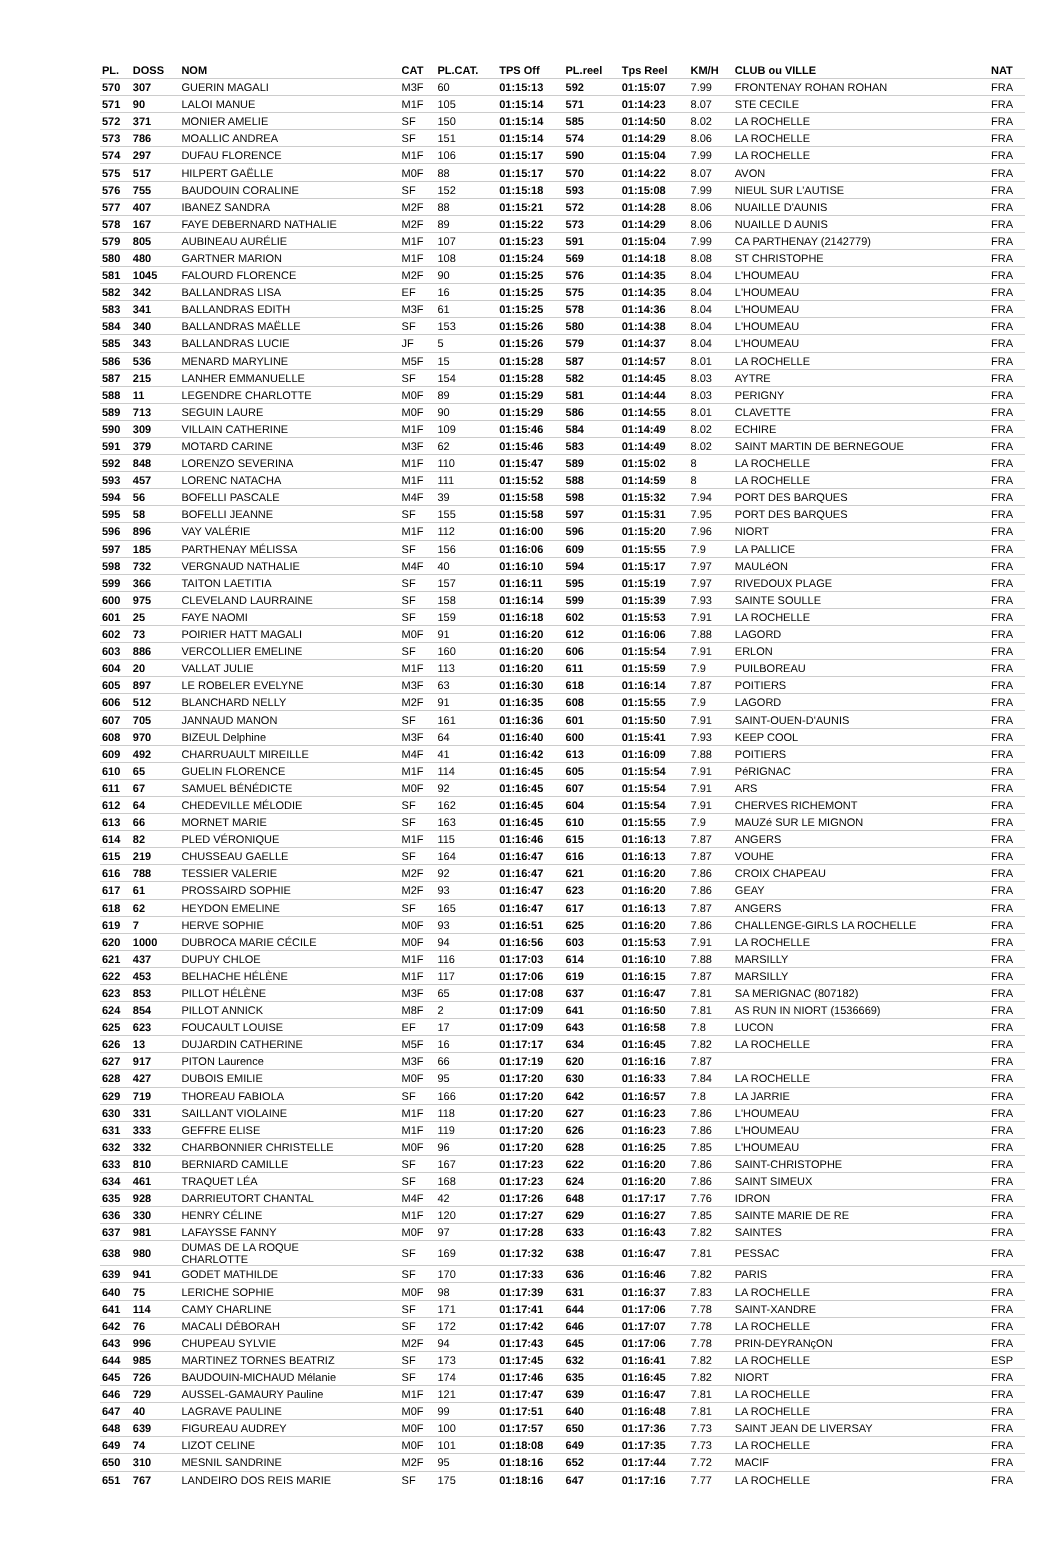| PL. | DOSS | NOM | CAT | PL.CAT. | TPS Off | PL.reel | Tps Reel | KM/H | CLUB ou VILLE | NAT |
| --- | --- | --- | --- | --- | --- | --- | --- | --- | --- | --- |
| 570 | 307 | GUERIN MAGALI | M3F | 60 | 01:15:13 | 592 | 01:15:07 | 7.99 | FRONTENAY ROHAN ROHAN | FRA |
| 571 | 90 | LALOI MANUE | M1F | 105 | 01:15:14 | 571 | 01:14:23 | 8.07 | STE CECILE | FRA |
| 572 | 371 | MONIER AMELIE | SF | 150 | 01:15:14 | 585 | 01:14:50 | 8.02 | LA ROCHELLE | FRA |
| 573 | 786 | MOALLIC ANDREA | SF | 151 | 01:15:14 | 574 | 01:14:29 | 8.06 | LA ROCHELLE | FRA |
| 574 | 297 | DUFAU FLORENCE | M1F | 106 | 01:15:17 | 590 | 01:15:04 | 7.99 | LA ROCHELLE | FRA |
| 575 | 517 | HILPERT GAËLLE | M0F | 88 | 01:15:17 | 570 | 01:14:22 | 8.07 | AVON | FRA |
| 576 | 755 | BAUDOUIN CORALINE | SF | 152 | 01:15:18 | 593 | 01:15:08 | 7.99 | NIEUL SUR L'AUTISE | FRA |
| 577 | 407 | IBANEZ SANDRA | M2F | 88 | 01:15:21 | 572 | 01:14:28 | 8.06 | NUAILLE D'AUNIS | FRA |
| 578 | 167 | FAYE DEBERNARD NATHALIE | M2F | 89 | 01:15:22 | 573 | 01:14:29 | 8.06 | NUAILLE D AUNIS | FRA |
| 579 | 805 | AUBINEAU AURÉLIE | M1F | 107 | 01:15:23 | 591 | 01:15:04 | 7.99 | CA PARTHENAY (2142779) | FRA |
| 580 | 480 | GARTNER MARION | M1F | 108 | 01:15:24 | 569 | 01:14:18 | 8.08 | ST CHRISTOPHE | FRA |
| 581 | 1045 | FALOURD FLORENCE | M2F | 90 | 01:15:25 | 576 | 01:14:35 | 8.04 | L'HOUMEAU | FRA |
| 582 | 342 | BALLANDRAS LISA | EF | 16 | 01:15:25 | 575 | 01:14:35 | 8.04 | L'HOUMEAU | FRA |
| 583 | 341 | BALLANDRAS EDITH | M3F | 61 | 01:15:25 | 578 | 01:14:36 | 8.04 | L'HOUMEAU | FRA |
| 584 | 340 | BALLANDRAS MAËLLE | SF | 153 | 01:15:26 | 580 | 01:14:38 | 8.04 | L'HOUMEAU | FRA |
| 585 | 343 | BALLANDRAS LUCIE | JF | 5 | 01:15:26 | 579 | 01:14:37 | 8.04 | L'HOUMEAU | FRA |
| 586 | 536 | MENARD MARYLINE | M5F | 15 | 01:15:28 | 587 | 01:14:57 | 8.01 | LA ROCHELLE | FRA |
| 587 | 215 | LANHER EMMANUELLE | SF | 154 | 01:15:28 | 582 | 01:14:45 | 8.03 | AYTRE | FRA |
| 588 | 11 | LEGENDRE CHARLOTTE | M0F | 89 | 01:15:29 | 581 | 01:14:44 | 8.03 | PERIGNY | FRA |
| 589 | 713 | SEGUIN LAURE | M0F | 90 | 01:15:29 | 586 | 01:14:55 | 8.01 | CLAVETTE | FRA |
| 590 | 309 | VILLAIN CATHERINE | M1F | 109 | 01:15:46 | 584 | 01:14:49 | 8.02 | ECHIRE | FRA |
| 591 | 379 | MOTARD CARINE | M3F | 62 | 01:15:46 | 583 | 01:14:49 | 8.02 | SAINT MARTIN DE BERNEGOUE | FRA |
| 592 | 848 | LORENZO SEVERINA | M1F | 110 | 01:15:47 | 589 | 01:15:02 | 8 | LA ROCHELLE | FRA |
| 593 | 457 | LORENC NATACHA | M1F | 111 | 01:15:52 | 588 | 01:14:59 | 8 | LA ROCHELLE | FRA |
| 594 | 56 | BOFELLI PASCALE | M4F | 39 | 01:15:58 | 598 | 01:15:32 | 7.94 | PORT DES BARQUES | FRA |
| 595 | 58 | BOFELLI JEANNE | SF | 155 | 01:15:58 | 597 | 01:15:31 | 7.95 | PORT DES BARQUES | FRA |
| 596 | 896 | VAY VALÉRIE | M1F | 112 | 01:16:00 | 596 | 01:15:20 | 7.96 | NIORT | FRA |
| 597 | 185 | PARTHENAY MÉLISSA | SF | 156 | 01:16:06 | 609 | 01:15:55 | 7.9 | LA PALLICE | FRA |
| 598 | 732 | VERGNAUD NATHALIE | M4F | 40 | 01:16:10 | 594 | 01:15:17 | 7.97 | MAULéON | FRA |
| 599 | 366 | TAITON LAETITIA | SF | 157 | 01:16:11 | 595 | 01:15:19 | 7.97 | RIVEDOUX PLAGE | FRA |
| 600 | 975 | CLEVELAND LAURRAINE | SF | 158 | 01:16:14 | 599 | 01:15:39 | 7.93 | SAINTE SOULLE | FRA |
| 601 | 25 | FAYE NAOMI | SF | 159 | 01:16:18 | 602 | 01:15:53 | 7.91 | LA ROCHELLE | FRA |
| 602 | 73 | POIRIER HATT MAGALI | M0F | 91 | 01:16:20 | 612 | 01:16:06 | 7.88 | LAGORD | FRA |
| 603 | 886 | VERCOLLIER EMELINE | SF | 160 | 01:16:20 | 606 | 01:15:54 | 7.91 | ERLON | FRA |
| 604 | 20 | VALLAT JULIE | M1F | 113 | 01:16:20 | 611 | 01:15:59 | 7.9 | PUILBOREAU | FRA |
| 605 | 897 | LE ROBELER EVELYNE | M3F | 63 | 01:16:30 | 618 | 01:16:14 | 7.87 | POITIERS | FRA |
| 606 | 512 | BLANCHARD NELLY | M2F | 91 | 01:16:35 | 608 | 01:15:55 | 7.9 | LAGORD | FRA |
| 607 | 705 | JANNAUD MANON | SF | 161 | 01:16:36 | 601 | 01:15:50 | 7.91 | SAINT-OUEN-D'AUNIS | FRA |
| 608 | 970 | BIZEUL Delphine | M3F | 64 | 01:16:40 | 600 | 01:15:41 | 7.93 | KEEP COOL | FRA |
| 609 | 492 | CHARRUAULT MIREILLE | M4F | 41 | 01:16:42 | 613 | 01:16:09 | 7.88 | POITIERS | FRA |
| 610 | 65 | GUELIN FLORENCE | M1F | 114 | 01:16:45 | 605 | 01:15:54 | 7.91 | PéRIGNAC | FRA |
| 611 | 67 | SAMUEL BÉNÉDICTE | M0F | 92 | 01:16:45 | 607 | 01:15:54 | 7.91 | ARS | FRA |
| 612 | 64 | CHEDEVILLE MÉLODIE | SF | 162 | 01:16:45 | 604 | 01:15:54 | 7.91 | CHERVES RICHEMONT | FRA |
| 613 | 66 | MORNET MARIE | SF | 163 | 01:16:45 | 610 | 01:15:55 | 7.9 | MAUZé SUR LE MIGNON | FRA |
| 614 | 82 | PLED VÉRONIQUE | M1F | 115 | 01:16:46 | 615 | 01:16:13 | 7.87 | ANGERS | FRA |
| 615 | 219 | CHUSSEAU GAELLE | SF | 164 | 01:16:47 | 616 | 01:16:13 | 7.87 | VOUHE | FRA |
| 616 | 788 | TESSIER VALERIE | M2F | 92 | 01:16:47 | 621 | 01:16:20 | 7.86 | CROIX CHAPEAU | FRA |
| 617 | 61 | PROSSAIRD SOPHIE | M2F | 93 | 01:16:47 | 623 | 01:16:20 | 7.86 | GEAY | FRA |
| 618 | 62 | HEYDON EMELINE | SF | 165 | 01:16:47 | 617 | 01:16:13 | 7.87 | ANGERS | FRA |
| 619 | 7 | HERVE SOPHIE | M0F | 93 | 01:16:51 | 625 | 01:16:20 | 7.86 | CHALLENGE-GIRLS LA ROCHELLE | FRA |
| 620 | 1000 | DUBROCA MARIE CÉCILE | M0F | 94 | 01:16:56 | 603 | 01:15:53 | 7.91 | LA ROCHELLE | FRA |
| 621 | 437 | DUPUY CHLOE | M1F | 116 | 01:17:03 | 614 | 01:16:10 | 7.88 | MARSILLY | FRA |
| 622 | 453 | BELHACHE HÉLÈNE | M1F | 117 | 01:17:06 | 619 | 01:16:15 | 7.87 | MARSILLY | FRA |
| 623 | 853 | PILLOT HÉLÈNE | M3F | 65 | 01:17:08 | 637 | 01:16:47 | 7.81 | SA MERIGNAC (807182) | FRA |
| 624 | 854 | PILLOT ANNICK | M8F | 2 | 01:17:09 | 641 | 01:16:50 | 7.81 | AS RUN IN NIORT (1536669) | FRA |
| 625 | 623 | FOUCAULT LOUISE | EF | 17 | 01:17:09 | 643 | 01:16:58 | 7.8 | LUCON | FRA |
| 626 | 13 | DUJARDIN CATHERINE | M5F | 16 | 01:17:17 | 634 | 01:16:45 | 7.82 | LA ROCHELLE | FRA |
| 627 | 917 | PITON Laurence | M3F | 66 | 01:17:19 | 620 | 01:16:16 | 7.87 | | FRA |
| 628 | 427 | DUBOIS EMILIE | M0F | 95 | 01:17:20 | 630 | 01:16:33 | 7.84 | LA ROCHELLE | FRA |
| 629 | 719 | THOREAU FABIOLA | SF | 166 | 01:17:20 | 642 | 01:16:57 | 7.8 | LA JARRIE | FRA |
| 630 | 331 | SAILLANT VIOLAINE | M1F | 118 | 01:17:20 | 627 | 01:16:23 | 7.86 | L'HOUMEAU | FRA |
| 631 | 333 | GEFFRE ELISE | M1F | 119 | 01:17:20 | 626 | 01:16:23 | 7.86 | L'HOUMEAU | FRA |
| 632 | 332 | CHARBONNIER CHRISTELLE | M0F | 96 | 01:17:20 | 628 | 01:16:25 | 7.85 | L'HOUMEAU | FRA |
| 633 | 810 | BERNIARD CAMILLE | SF | 167 | 01:17:23 | 622 | 01:16:20 | 7.86 | SAINT-CHRISTOPHE | FRA |
| 634 | 461 | TRAQUET LÉA | SF | 168 | 01:17:23 | 624 | 01:16:20 | 7.86 | SAINT SIMEUX | FRA |
| 635 | 928 | DARRIEUTORT CHANTAL | M4F | 42 | 01:17:26 | 648 | 01:17:17 | 7.76 | IDRON | FRA |
| 636 | 330 | HENRY CÉLINE | M1F | 120 | 01:17:27 | 629 | 01:16:27 | 7.85 | SAINTE MARIE DE RE | FRA |
| 637 | 981 | LAFAYSSE FANNY | M0F | 97 | 01:17:28 | 633 | 01:16:43 | 7.82 | SAINTES | FRA |
| 638 | 980 | DUMAS DE LA ROQUE CHARLOTTE | SF | 169 | 01:17:32 | 638 | 01:16:47 | 7.81 | PESSAC | FRA |
| 639 | 941 | GODET MATHILDE | SF | 170 | 01:17:33 | 636 | 01:16:46 | 7.82 | PARIS | FRA |
| 640 | 75 | LERICHE SOPHIE | M0F | 98 | 01:17:39 | 631 | 01:16:37 | 7.83 | LA ROCHELLE | FRA |
| 641 | 114 | CAMY CHARLINE | SF | 171 | 01:17:41 | 644 | 01:17:06 | 7.78 | SAINT-XANDRE | FRA |
| 642 | 76 | MACALI DÉBORAH | SF | 172 | 01:17:42 | 646 | 01:17:07 | 7.78 | LA ROCHELLE | FRA |
| 643 | 996 | CHUPEAU SYLVIE | M2F | 94 | 01:17:43 | 645 | 01:17:06 | 7.78 | PRIN-DEYRANçON | FRA |
| 644 | 985 | MARTINEZ TORNES BEATRIZ | SF | 173 | 01:17:45 | 632 | 01:16:41 | 7.82 | LA ROCHELLE | ESP |
| 645 | 726 | BAUDOUIN-MICHAUD Mélanie | SF | 174 | 01:17:46 | 635 | 01:16:45 | 7.82 | NIORT | FRA |
| 646 | 729 | AUSSEL-GAMAURY Pauline | M1F | 121 | 01:17:47 | 639 | 01:16:47 | 7.81 | LA ROCHELLE | FRA |
| 647 | 40 | LAGRAVE PAULINE | M0F | 99 | 01:17:51 | 640 | 01:16:48 | 7.81 | LA ROCHELLE | FRA |
| 648 | 639 | FIGUREAU AUDREY | M0F | 100 | 01:17:57 | 650 | 01:17:36 | 7.73 | SAINT JEAN DE LIVERSAY | FRA |
| 649 | 74 | LIZOT CELINE | M0F | 101 | 01:18:08 | 649 | 01:17:35 | 7.73 | LA ROCHELLE | FRA |
| 650 | 310 | MESNIL SANDRINE | M2F | 95 | 01:18:16 | 652 | 01:17:44 | 7.72 | MACIF | FRA |
| 651 | 767 | LANDEIRO DOS REIS MARIE | SF | 175 | 01:18:16 | 647 | 01:17:16 | 7.77 | LA ROCHELLE | FRA |